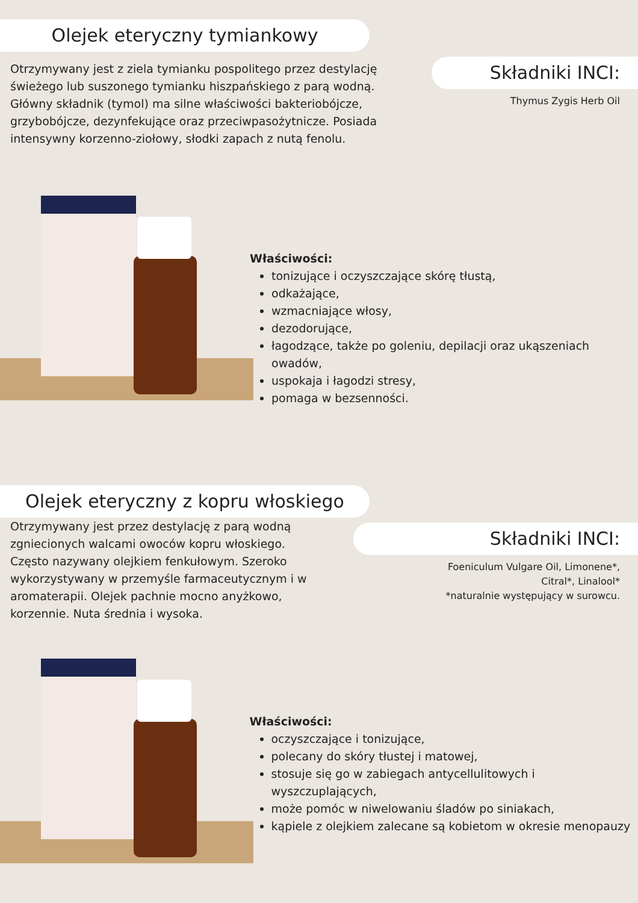Olejek eteryczny tymiankowy
Otrzymywany jest z ziela tymianku pospolitego przez destylację świeżego lub suszonego tymianku hiszpańskiego z parą wodną. Główny składnik (tymol) ma silne właściwości bakteriobójcze, grzybobójcze, dezynfekujące oraz przeciwpasożytnicze. Posiada intensywny korzenno-ziołowy, słodki zapach z nutą fenolu.
Składniki INCI:
Thymus Zygis Herb Oil
Właściwości:
tonizujące i oczyszczające skórę tłustą,
odkażające,
wzmacniające włosy,
dezodorujące,
łagodzące, także po goleniu, depilacji oraz ukąszeniach owadów,
uspokaja i łagodzi stresy,
pomaga w bezsenności.
Olejek eteryczny z kopru włoskiego
Otrzymywany jest przez destylację z parą wodną zgniecionych walcami owoców kopru włoskiego. Często nazywany olejkiem fenkułowym. Szeroko wykorzystywany w przemyśle farmaceutycznym i w aromaterapii. Olejek pachnie mocno anyżkowo, korzennie. Nuta średnia i wysoka.
Składniki INCI:
Foeniculum Vulgare Oil, Limonene*,
Citral*, Linalool*
*naturalnie występujący w surowcu.
Właściwości:
oczyszczające i tonizujące,
polecany do skóry tłustej i matowej,
stosuje się go w zabiegach antycellulitowych i wyszczuplających,
może pomóc w niwelowaniu śladów po siniakach,
kąpiele z olejkiem zalecane są kobietom w okresie menopauzy